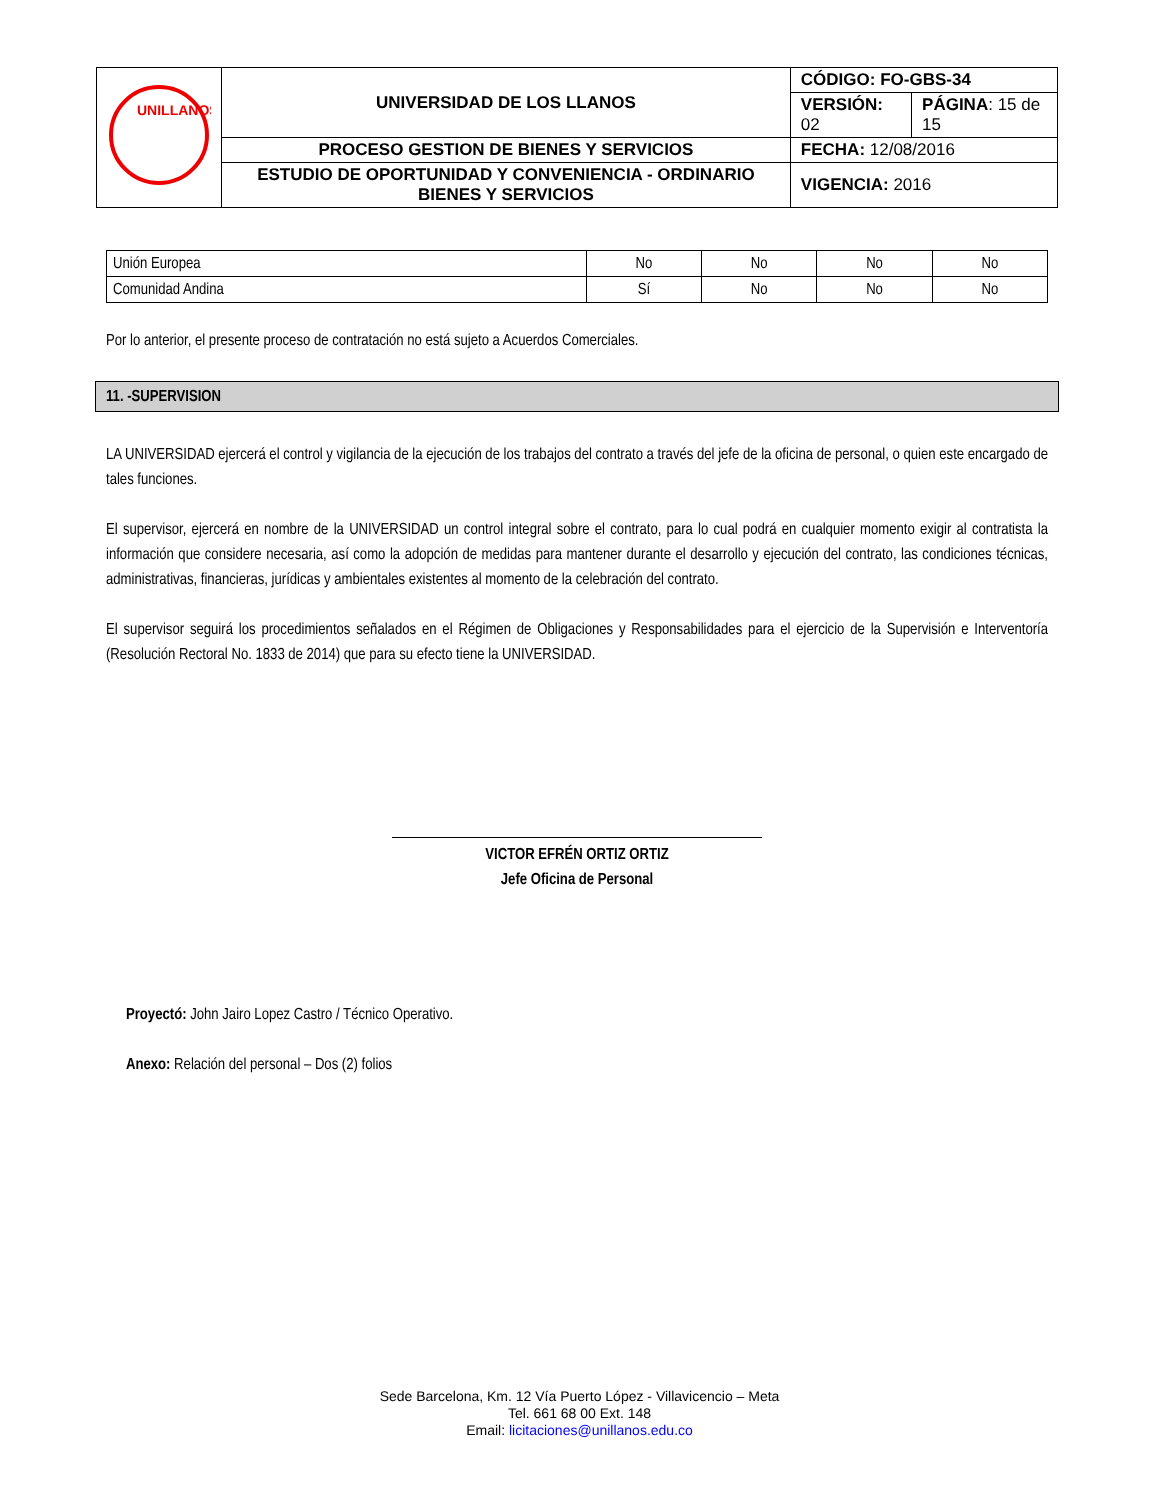| UNILLANOS | UNIVERSIDAD DE LOS LLANOS | CÓDIGO: FO-GBS-34 | |
| | | VERSIÓN: 02 | PÁGINA : 15 de 15 |
| | PROCESO GESTION DE BIENES Y SERVICIOS | FECHA: 12/08/2016 | |
| | ESTUDIO DE OPORTUNIDAD Y CONVENIENCIA - ORDINARIO BIENES Y SERVICIOS | VIGENCIA: 2016 | |
| Unión Europea | No | No | No | No |
| Comunidad Andina | Sí | No | No | No |
Por lo anterior, el presente proceso de contratación no está sujeto a Acuerdos Comerciales.
11. -SUPERVISION
LA UNIVERSIDAD ejercerá el control y vigilancia de la ejecución de los trabajos del contrato a través del jefe de la oficina de personal, o quien este encargado de tales funciones.
El supervisor, ejercerá en nombre de la UNIVERSIDAD un control integral sobre el contrato, para lo cual podrá en cualquier momento exigir al contratista la información que considere necesaria, así como la adopción de medidas para mantener durante el desarrollo y ejecución del contrato, las condiciones técnicas, administrativas, financieras, jurídicas y ambientales existentes al momento de la celebración del contrato.
El supervisor seguirá los procedimientos señalados en el Régimen de Obligaciones y Responsabilidades para el ejercicio de la Supervisión e Interventoría (Resolución Rectoral No. 1833 de 2014) que para su efecto tiene la UNIVERSIDAD.
VICTOR EFRÉN ORTIZ ORTIZ
Jefe Oficina de Personal
Proyectó: John Jairo Lopez Castro / Técnico Operativo.
Anexo: Relación del personal – Dos (2) folios
Sede Barcelona, Km. 12 Vía Puerto López - Villavicencio – Meta
Tel. 661 68 00 Ext. 148
Email: licitaciones@unillanos.edu.co